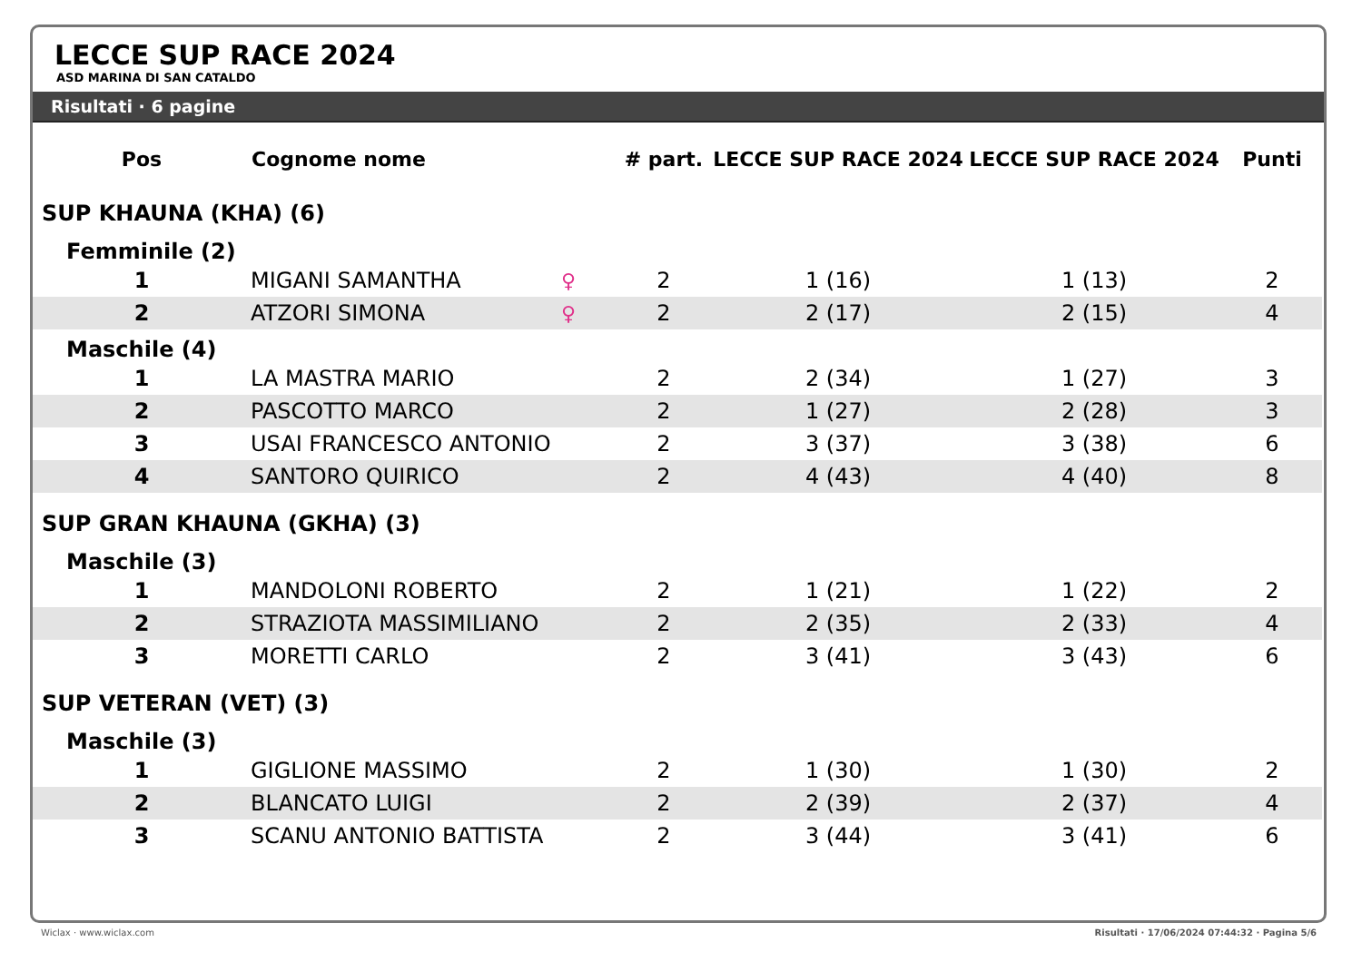LECCE SUP RACE 2024
ASD MARINA DI SAN CATALDO
Risultati · 6 pagine
| Pos | Cognome nome | | # part. | LECCE SUP RACE 2024 | LECCE SUP RACE 2024 | Punti |
| --- | --- | --- | --- | --- | --- | --- |
| SUP KHAUNA (KHA) (6) | | | | | | |
| Femminile (2) | | | | | | |
| 1 | MIGANI SAMANTHA | ♀ | 2 | 1 (16) | 1 (13) | 2 |
| 2 | ATZORI SIMONA | ♀ | 2 | 2 (17) | 2 (15) | 4 |
| Maschile (4) | | | | | | |
| 1 | LA MASTRA MARIO | | 2 | 2 (34) | 1 (27) | 3 |
| 2 | PASCOTTO MARCO | | 2 | 1 (27) | 2 (28) | 3 |
| 3 | USAI FRANCESCO ANTONIO | | 2 | 3 (37) | 3 (38) | 6 |
| 4 | SANTORO QUIRICO | | 2 | 4 (43) | 4 (40) | 8 |
| SUP GRAN KHAUNA (GKHA) (3) | | | | | | |
| Maschile (3) | | | | | | |
| 1 | MANDOLONI ROBERTO | | 2 | 1 (21) | 1 (22) | 2 |
| 2 | STRAZIOTA MASSIMILIANO | | 2 | 2 (35) | 2 (33) | 4 |
| 3 | MORETTI CARLO | | 2 | 3 (41) | 3 (43) | 6 |
| SUP VETERAN (VET) (3) | | | | | | |
| Maschile (3) | | | | | | |
| 1 | GIGLIONE MASSIMO | | 2 | 1 (30) | 1 (30) | 2 |
| 2 | BLANCATO LUIGI | | 2 | 2 (39) | 2 (37) | 4 |
| 3 | SCANU ANTONIO BATTISTA | | 2 | 3 (44) | 3 (41) | 6 |
Wiclax · www.wiclax.com
Risultati · 17/06/2024 07:44:32 · Pagina 5/6